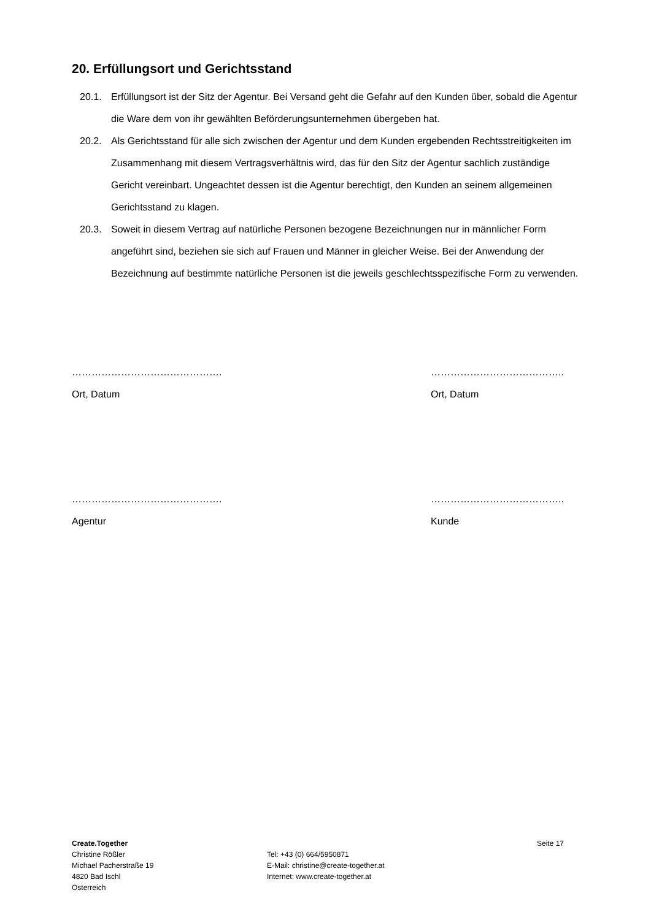20. Erfüllungsort und Gerichtsstand
20.1. Erfüllungsort ist der Sitz der Agentur. Bei Versand geht die Gefahr auf den Kunden über, sobald die Agentur die Ware dem von ihr gewählten Beförderungsunternehmen übergeben hat.
20.2. Als Gerichtsstand für alle sich zwischen der Agentur und dem Kunden ergebenden Rechtsstreitigkeiten im Zusammenhang mit diesem Vertragsverhältnis wird, das für den Sitz der Agentur sachlich zuständige Gericht vereinbart. Ungeachtet dessen ist die Agentur berechtigt, den Kunden an seinem allgemeinen Gerichtsstand zu klagen.
20.3. Soweit in diesem Vertrag auf natürliche Personen bezogene Bezeichnungen nur in männlicher Form angeführt sind, beziehen sie sich auf Frauen und Männer in gleicher Weise. Bei der Anwendung der Bezeichnung auf bestimmte natürliche Personen ist die jeweils geschlechtsspezifische Form zu verwenden.
……………………………………….
Ort, Datum
…………………………………..
Ort, Datum
……………………………………….
Agentur
…………………………………..
Kunde
Create.Together
Christine Rößler
Michael Pacherstraße 19
4820 Bad Ischl
Österreich
Tel: +43 (0) 664/5950871
E-Mail: christine@create-together.at
Internet: www.create-together.at
Seite 17